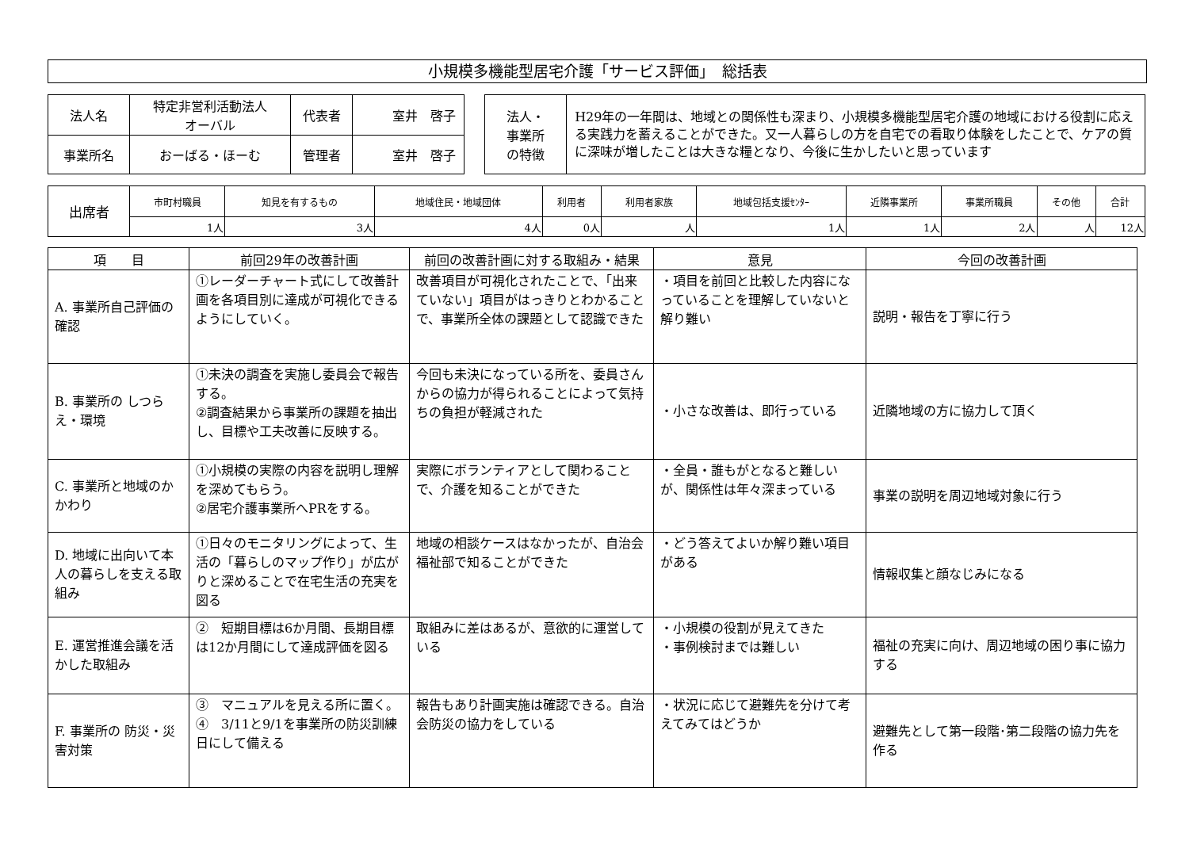小規模多機能型居宅介護「サービス評価」　総括表
| 法人名 | 特定非営利活動法人 オーバル | 代表者 | 室井 啓子 |
| 事業所名 | おーばる・ほーむ | 管理者 | 室井 啓子 |
| 法人・ 事業所 の特徴 | H29年の一年間は、地域との関係性も深まり、小規模多機能型居宅介護の地域における役割に応える実践力を蓄えることができた。又一人暮らしの方を自宅での看取り体験をしたことで、ケアの質に深味が増したことは大きな糧となり、今後に生かしたいと思っています |
| 出席者 | 市町村職員 | 知見を有するもの | 地域住民・地域団体 | 利用者 | 利用者家族 | 地域包括支援ｾﾝﾀｰ | 近隣事業所 | 事業所職員 | その他 | 合計 |
| | 1人 | 3人 | 4人 | 0人 | 人 | 1人 | 1人 | 2人 | 人 | 12人 |
| 項 目 | 前回29年の改善計画 | 前回の改善計画に対する取組み・結果 | 意見 | 今回の改善計画 |
| --- | --- | --- | --- | --- |
| A. 事業所自己評価の確認 | ①レーダーチャート式にして改善計画を各項目別に達成が可視化できるようにしていく。 | 改善項目が可視化されたことで、「出来ていない」項目がはっきりとわかることで、事業所全体の課題として認識できた | ・項目を前回と比較した内容になっていることを理解していないと解り難い | 説明・報告を丁寧に行う |
| B. 事業所の しつらえ・環境 | ①未決の調査を実施し委員会で報告する。 ②調査結果から事業所の課題を抽出し、目標や工夫改善に反映する。 | 今回も未決になっている所を、委員さんからの協力が得られることによって気持ちの負担が軽減された | ・小さな改善は、即行っている | 近隣地域の方に協力して頂く |
| C. 事業所と地域のかかわり | ①小規模の実際の内容を説明し理解を深めてもらう。 ②居宅介護事業所へPRをする。 | 実際にボランティアとして関わることで、介護を知ることができた | ・全員・誰もがとなると難しいが、関係性は年々深まっている | 事業の説明を周辺地域対象に行う |
| D. 地域に出向いて本人の暮らしを支える取組み | ①日々のモニタリングによって、生活の「暮らしのマップ作り」が広がりと深めることで在宅生活の充実を図る | 地域の相談ケースはなかったが、自治会福祉部で知ることができた | ・どう答えてよいか解り難い項目がある | 情報収集と顔なじみになる |
| E. 運営推進会議を活かした取組み | ② 短期目標は6か月間、長期目標は12か月間にして達成評価を図る | 取組みに差はあるが、意欲的に運営している | ・小規模の役割が見えてきた ・事例検討までは難しい | 福祉の充実に向け、周辺地域の困り事に協力する |
| F. 事業所の 防災・災害対策 | ③ マニュアルを見える所に置く。 ④ 3/11と9/1を事業所の防災訓練日にして備える | 報告もあり計画実施は確認できる。自治会防災の協力をしている | ・状況に応じて避難先を分けて考えてみてはどうか | 避難先として第一段階･第二段階の協力先を作る |